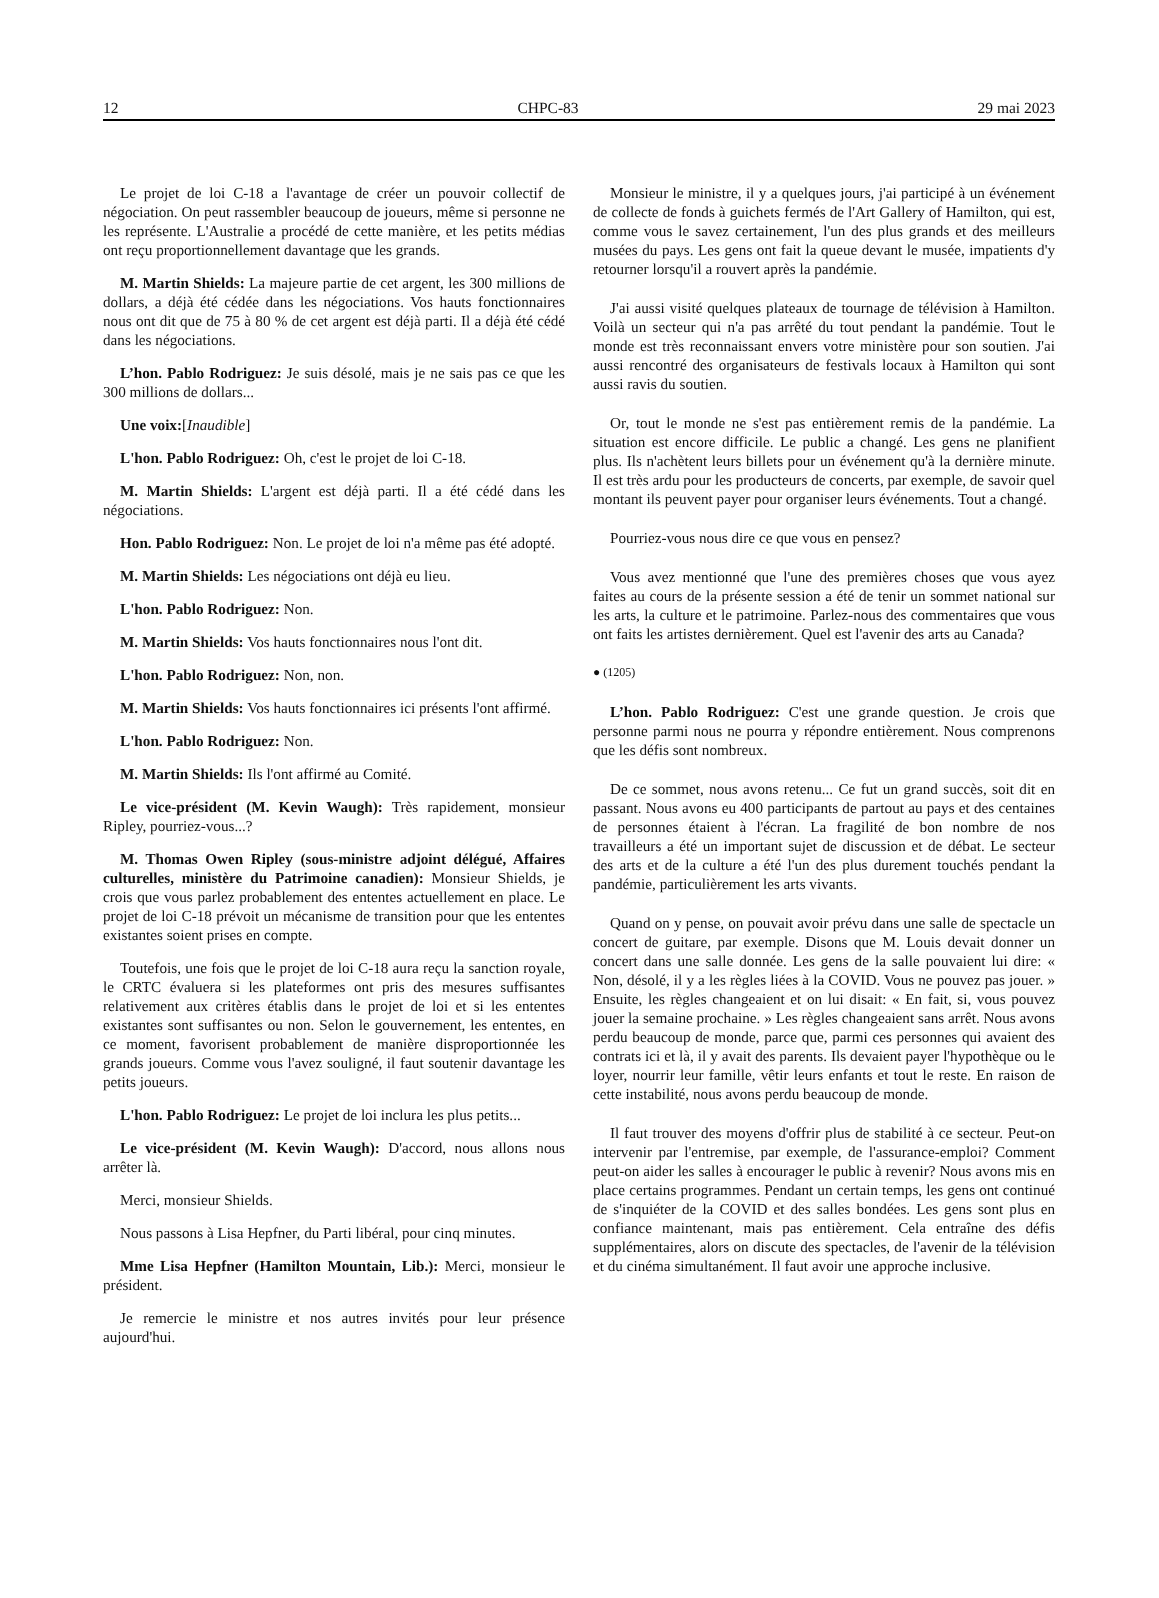12 CHPC-83 29 mai 2023
Le projet de loi C-18 a l'avantage de créer un pouvoir collectif de négociation. On peut rassembler beaucoup de joueurs, même si personne ne les représente. L'Australie a procédé de cette manière, et les petits médias ont reçu proportionnellement davantage que les grands.
M. Martin Shields: La majeure partie de cet argent, les 300 millions de dollars, a déjà été cédée dans les négociations. Vos hauts fonctionnaires nous ont dit que de 75 à 80 % de cet argent est déjà parti. Il a déjà été cédé dans les négociations.
L’hon. Pablo Rodriguez: Je suis désolé, mais je ne sais pas ce que les 300 millions de dollars...
Une voix:[Inaudible]
L'hon. Pablo Rodriguez: Oh, c'est le projet de loi C-18.
M. Martin Shields: L'argent est déjà parti. Il a été cédé dans les négociations.
Hon. Pablo Rodriguez: Non. Le projet de loi n'a même pas été adopté.
M. Martin Shields: Les négociations ont déjà eu lieu.
L'hon. Pablo Rodriguez: Non.
M. Martin Shields: Vos hauts fonctionnaires nous l'ont dit.
L'hon. Pablo Rodriguez: Non, non.
M. Martin Shields: Vos hauts fonctionnaires ici présents l'ont affirmé.
L'hon. Pablo Rodriguez: Non.
M. Martin Shields: Ils l'ont affirmé au Comité.
Le vice-président (M. Kevin Waugh): Très rapidement, monsieur Ripley, pourriez-vous...?
M. Thomas Owen Ripley (sous-ministre adjoint délégué, Affaires culturelles, ministère du Patrimoine canadien): Monsieur Shields, je crois que vous parlez probablement des ententes actuellement en place. Le projet de loi C-18 prévoit un mécanisme de transition pour que les ententes existantes soient prises en compte.
Toutefois, une fois que le projet de loi C-18 aura reçu la sanction royale, le CRTC évaluera si les plateformes ont pris des mesures suffisantes relativement aux critères établis dans le projet de loi et si les ententes existantes sont suffisantes ou non. Selon le gouvernement, les ententes, en ce moment, favorisent probablement de manière disproportionnée les grands joueurs. Comme vous l'avez souligné, il faut soutenir davantage les petits joueurs.
L'hon. Pablo Rodriguez: Le projet de loi inclura les plus petits...
Le vice-président (M. Kevin Waugh): D'accord, nous allons nous arrêter là.
Merci, monsieur Shields.
Nous passons à Lisa Hepfner, du Parti libéral, pour cinq minutes.
Mme Lisa Hepfner (Hamilton Mountain, Lib.): Merci, monsieur le président.
Je remercie le ministre et nos autres invités pour leur présence aujourd'hui.
Monsieur le ministre, il y a quelques jours, j'ai participé à un événement de collecte de fonds à guichets fermés de l'Art Gallery of Hamilton, qui est, comme vous le savez certainement, l'un des plus grands et des meilleurs musées du pays. Les gens ont fait la queue devant le musée, impatients d'y retourner lorsqu'il a rouvert après la pandémie.
J'ai aussi visité quelques plateaux de tournage de télévision à Hamilton. Voilà un secteur qui n'a pas arrêté du tout pendant la pandémie. Tout le monde est très reconnaissant envers votre ministère pour son soutien. J'ai aussi rencontré des organisateurs de festivals locaux à Hamilton qui sont aussi ravis du soutien.
Or, tout le monde ne s'est pas entièrement remis de la pandémie. La situation est encore difficile. Le public a changé. Les gens ne planifient plus. Ils n'achètent leurs billets pour un événement qu'à la dernière minute. Il est très ardu pour les producteurs de concerts, par exemple, de savoir quel montant ils peuvent payer pour organiser leurs événements. Tout a changé.
Pourriez-vous nous dire ce que vous en pensez?
Vous avez mentionné que l'une des premières choses que vous ayez faites au cours de la présente session a été de tenir un sommet national sur les arts, la culture et le patrimoine. Parlez-nous des commentaires que vous ont faits les artistes dernièrement. Quel est l'avenir des arts au Canada?
● (1205)
L’hon. Pablo Rodriguez: C'est une grande question. Je crois que personne parmi nous ne pourra y répondre entièrement. Nous comprenons que les défis sont nombreux.
De ce sommet, nous avons retenu... Ce fut un grand succès, soit dit en passant. Nous avons eu 400 participants de partout au pays et des centaines de personnes étaient à l'écran. La fragilité de bon nombre de nos travailleurs a été un important sujet de discussion et de débat. Le secteur des arts et de la culture a été l'un des plus durement touchés pendant la pandémie, particulièrement les arts vivants.
Quand on y pense, on pouvait avoir prévu dans une salle de spectacle un concert de guitare, par exemple. Disons que M. Louis devait donner un concert dans une salle donnée. Les gens de la salle pouvaient lui dire: « Non, désolé, il y a les règles liées à la COVID. Vous ne pouvez pas jouer. » Ensuite, les règles changeaient et on lui disait: « En fait, si, vous pouvez jouer la semaine prochaine. » Les règles changeaient sans arrêt. Nous avons perdu beaucoup de monde, parce que, parmi ces personnes qui avaient des contrats ici et là, il y avait des parents. Ils devaient payer l'hypothèque ou le loyer, nourrir leur famille, vêtir leurs enfants et tout le reste. En raison de cette instabilité, nous avons perdu beaucoup de monde.
Il faut trouver des moyens d'offrir plus de stabilité à ce secteur. Peut-on intervenir par l'entremise, par exemple, de l'assurance-emploi? Comment peut-on aider les salles à encourager le public à revenir? Nous avons mis en place certains programmes. Pendant un certain temps, les gens ont continué de s'inquiéter de la COVID et des salles bondées. Les gens sont plus en confiance maintenant, mais pas entièrement. Cela entraîne des défis supplémentaires, alors on discute des spectacles, de l'avenir de la télévision et du cinéma simultanément. Il faut avoir une approche inclusive.